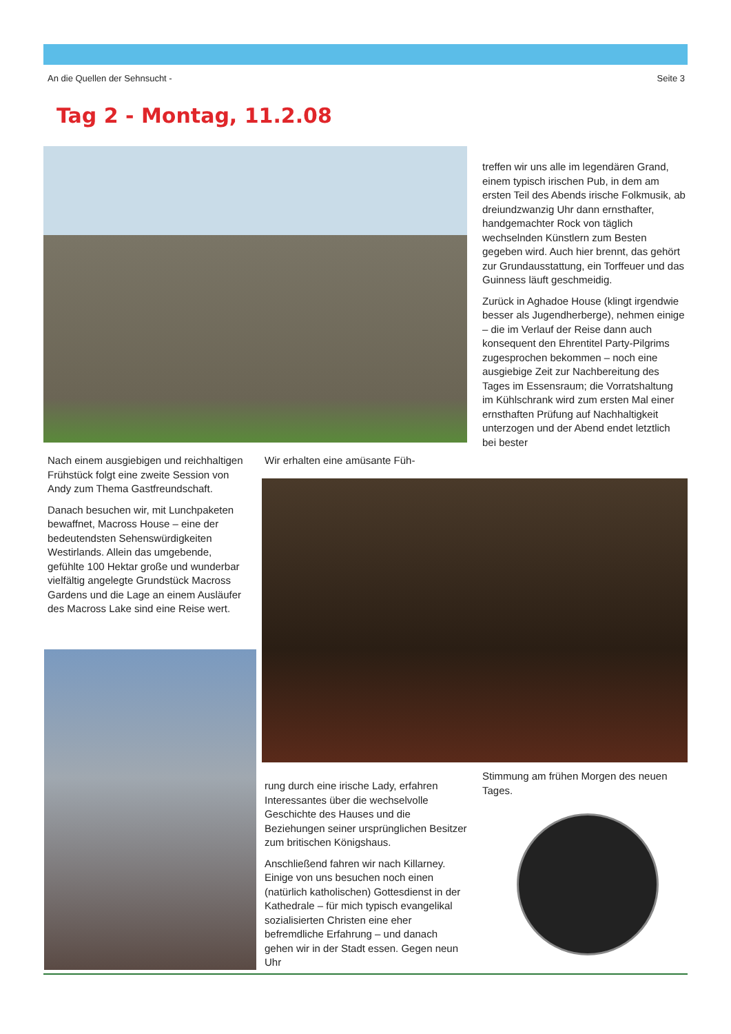An die Quellen der Sehnsucht - Seite 3
Tag 2 - Montag, 11.2.08
treffen wir uns alle im legendären Grand, einem typisch irischen Pub, in dem am ersten Teil des Abends irische Folkmusik, ab dreiundzwanzig Uhr dann ernsthafter, handgemachter Rock von täglich wechselnden Künstlern zum Besten gegeben wird. Auch hier brennt, das gehört zur Grundausstattung, ein Torffeuer und das Guinness läuft geschmeidig.
Zurück in Aghadoe House (klingt irgendwie besser als Jugendherberge), nehmen einige – die im Verlauf der Reise dann auch konsequent den Ehrentitel Party-Pilgrims zugesprochen bekommen – noch eine ausgiebige Zeit zur Nachbereitung des Tages im Essensraum; die Vorratshaltung im Kühlschrank wird zum ersten Mal einer ernsthaften Prüfung auf Nachhaltigkeit unterzogen und der Abend endet letztlich bei bester
Nach einem ausgiebigen und reichhaltigen Frühstück folgt eine zweite Session von Andy zum Thema Gastfreundschaft.
Danach besuchen wir, mit Lunchpaketen bewaffnet, Macross House – eine der bedeutendsten Sehenswürdigkeiten Westirlands. Allein das umgebende, gefühlte 100 Hektar große und wunderbar vielfältig angelegte Grundstück Macross Gardens und die Lage an einem Ausläufer des Macross Lake sind eine Reise wert.
Wir erhalten eine amüsante Füh-
rung durch eine irische Lady, erfahren Interessantes über die wechselvolle Geschichte des Hauses und die Beziehungen seiner ursprünglichen Besitzer zum britischen Königshaus.
Anschließend fahren wir nach Killarney. Einige von uns besuchen noch einen (natürlich katholischen) Gottesdienst in der Kathedrale – für mich typisch evangelikal sozialisierten Christen eine eher befremdliche Erfahrung – und danach gehen wir in der Stadt essen. Gegen neun Uhr
Stimmung am frühen Morgen des neuen Tages.